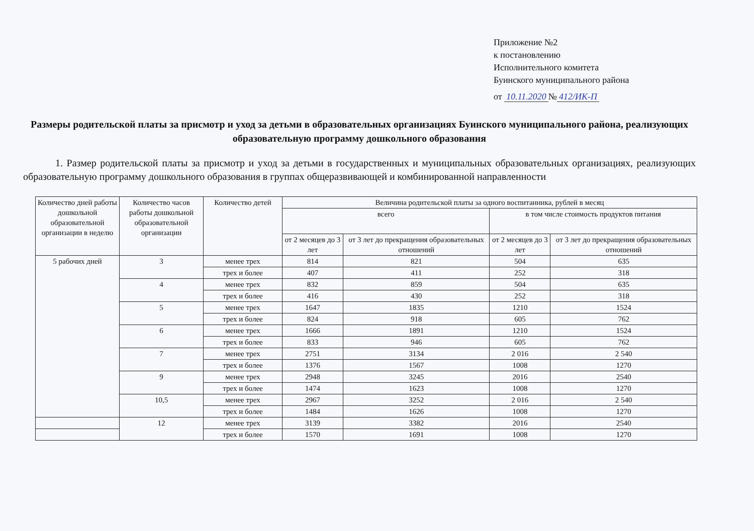Приложение №2
к постановлению
Исполнительного комитета
Буинского муниципального района
от 10.11.2020 № 412/ИК-П
Размеры родительской платы за присмотр и уход за детьми в образовательных организациях Буинского муниципального района, реализующих образовательную программу дошкольного образования
1. Размер родительской платы за присмотр и уход за детьми в государственных и муниципальных образовательных организациях, реализующих образовательную программу дошкольного образования в группах общеразвивающей и комбинированной направленности
| Количество дней работы дошкольной образовательной организации в неделю | Количество часов работы дошкольной образовательной организации | Количество детей | Величина родительской платы за одного воспитанника, рублей в месяц | | | |
| --- | --- | --- | --- | --- | --- | --- |
| | | | всего | | в том числе стоимость продуктов питания | |
| | | | от 2 месяцев до 3 лет | от 3 лет до прекращения образовательных отношений | от 2 месяцев до 3 лет | от 3 лет до прекращения образовательных отношений |
| 5 рабочих дней | 3 | менее трех | 814 | 821 | 504 | 635 |
| | | трех и более | 407 | 411 | 252 | 318 |
| | 4 | менее трех | 832 | 859 | 504 | 635 |
| | | трех и более | 416 | 430 | 252 | 318 |
| | 5 | менее трех | 1647 | 1835 | 1210 | 1524 |
| | | трех и более | 824 | 918 | 605 | 762 |
| | 6 | менее трех | 1666 | 1891 | 1210 | 1524 |
| | | трех и более | 833 | 946 | 605 | 762 |
| | 7 | менее трех | 2751 | 3134 | 2 016 | 2 540 |
| | | трех и более | 1376 | 1567 | 1008 | 1270 |
| | 9 | менее трех | 2948 | 3245 | 2016 | 2540 |
| | | трех и более | 1474 | 1623 | 1008 | 1270 |
| | 10,5 | менее трех | 2967 | 3252 | 2 016 | 2 540 |
| | | трех и более | 1484 | 1626 | 1008 | 1270 |
| | 12 | менее трех | 3139 | 3382 | 2016 | 2540 |
| | | трех и более | 1570 | 1691 | 1008 | 1270 |